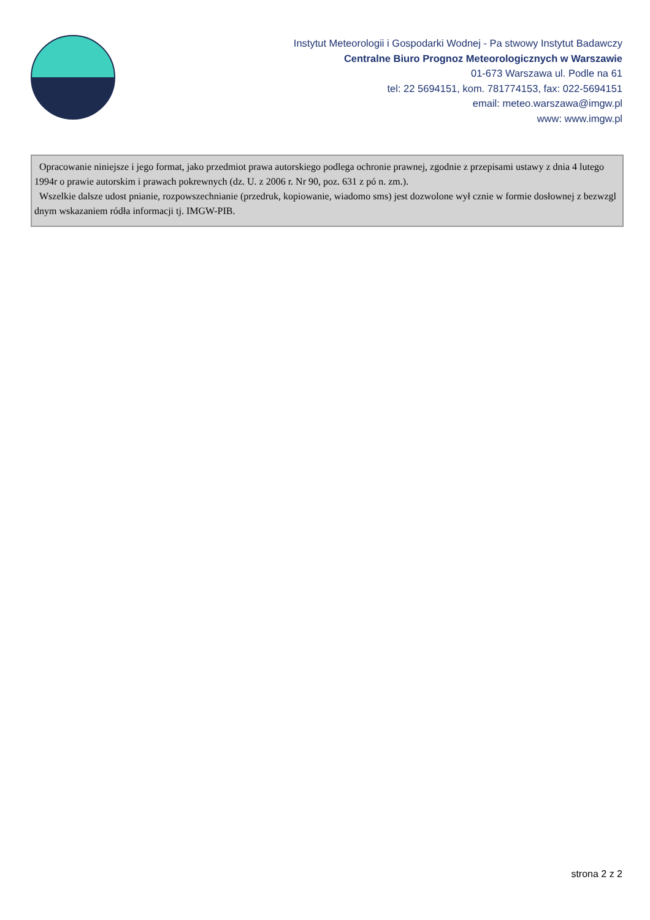Instytut Meteorologii i Gospodarki Wodnej - Pa stwowy Instytut Badawczy
Centralne Biuro Prognoz Meteorologicznych w Warszawie
01-673 Warszawa ul. Podle na 61
tel: 22 5694151, kom. 781774153, fax: 022-5694151
email: meteo.warszawa@imgw.pl
www: www.imgw.pl
Opracowanie niniejsze i jego format, jako przedmiot prawa autorskiego podlega ochronie prawnej, zgodnie z przepisami ustawy z dnia 4 lutego 1994r o prawie autorskim i prawach pokrewnych (dz. U. z 2006 r. Nr 90, poz. 631 z pó n. zm.).
Wszelkie dalsze udost pnianie, rozpowszechnianie (przedruk, kopiowanie, wiadomo sms) jest dozwolone wył cznie w formie dosłownej z bezwzgl dnym wskazaniem ródła informacji tj. IMGW-PIB.
strona 2 z 2